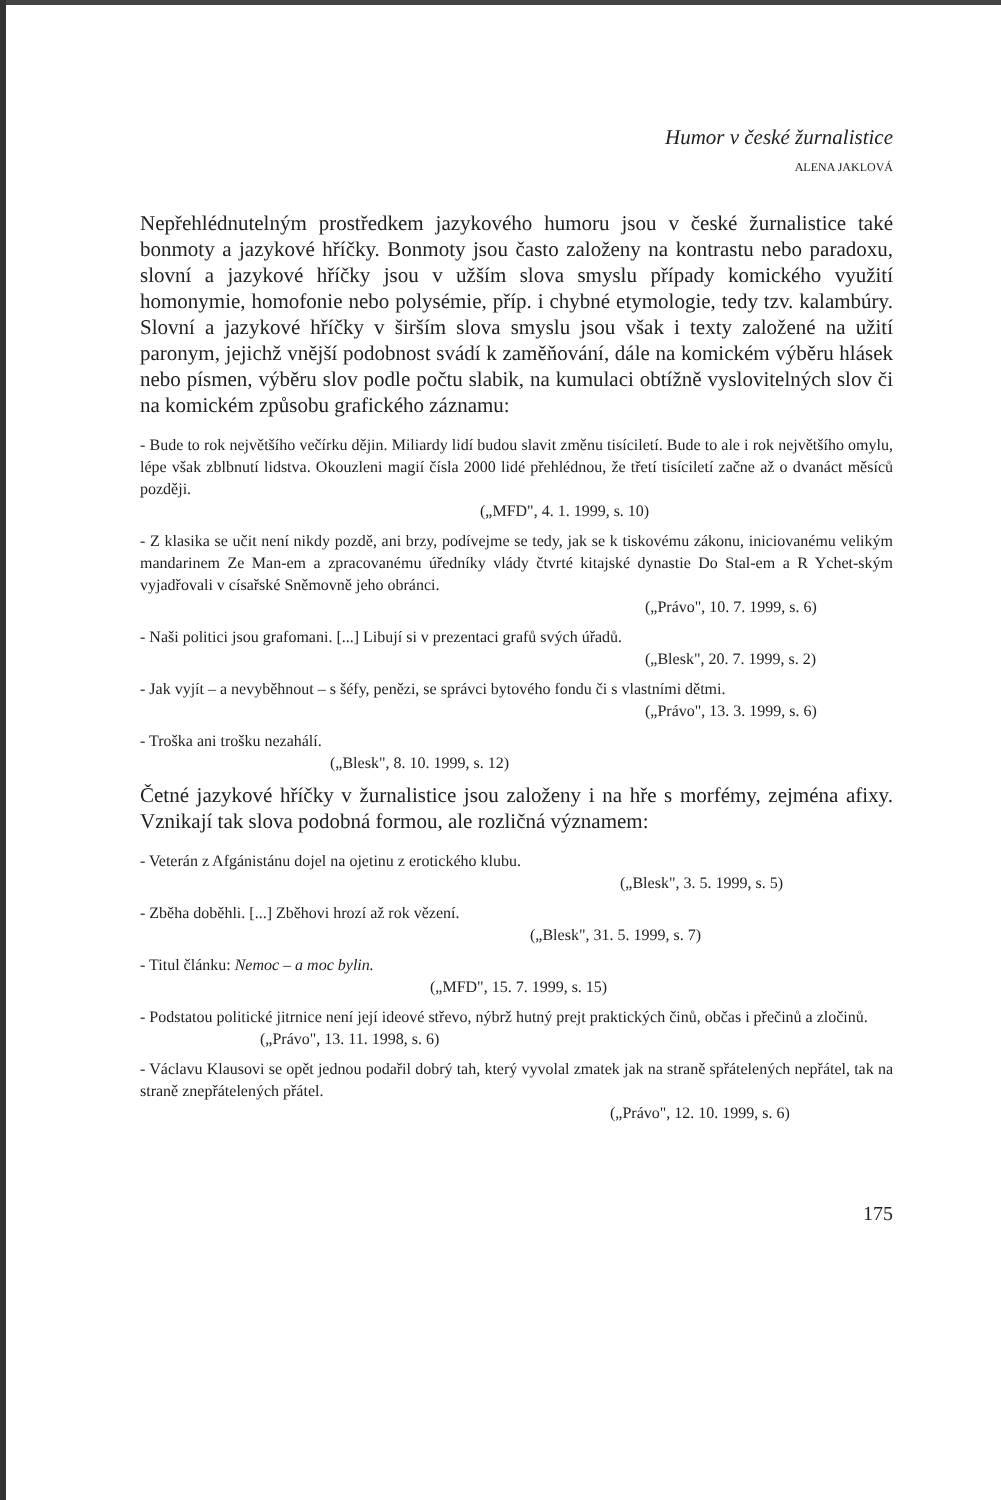Humor v české žurnalistice
ALENA JAKLOVÁ
Nepřehlédnutelným prostředkem jazykového humoru jsou v české žurnalistice také bonmoty a jazykové hříčky. Bonmoty jsou často založeny na kontrastu nebo paradoxu, slovní a jazykové hříčky jsou v užším slova smyslu případy komického využití homonymie, homofonie nebo polysémie, příp. i chybné etymologie, tedy tzv. kalambúry. Slovní a jazykové hříčky v širším slova smyslu jsou však i texty založené na užití paronym, jejichž vnější podobnost svádí k zaměňování, dále na komickém výběru hlásek nebo písmen, výběru slov podle počtu slabik, na kumulaci obtížně vyslovitelných slov či na komickém způsobu grafického záznamu:
- Bude to rok největšího večírku dějin. Miliardy lidí budou slavit změnu tisíciletí. Bude to ale i rok největšího omylu, lépe však zblbnutí lidstva. Okouzleni magií čísla 2000 lidé přehlédnou, že třetí tisíciletí začne až o dvanáct měsíců později.
(„MFD", 4. 1. 1999, s. 10)
- Z klasika se učit není nikdy pozdě, ani brzy, podívejme se tedy, jak se k tiskovému zákonu, iniciovanému velikým mandarinem Ze Man-em a zpracovanému úředníky vlády čtvrté kitajské dynastie Do Stal-em a R Ychet-ským vyjadřovali v císařské Sněmovně jeho obránci.
(„Právo", 10. 7. 1999, s. 6)
- Naši politici jsou grafomani. [...] Libují si v prezentaci grafů svých úřadů.
(„Blesk", 20. 7. 1999, s. 2)
- Jak vyjít – a nevyběhnout – s šéfy, penězi, se správci bytového fondu či s vlastními dětmi.
(„Právo", 13. 3. 1999, s. 6)
- Troška ani trošku nezahálí.
(„Blesk", 8. 10. 1999, s. 12)
Četné jazykové hříčky v žurnalistice jsou založeny i na hře s morfémy, zejména afixy. Vznikají tak slova podobná formou, ale rozličná významem:
- Veterán z Afgánistánu dojel na ojetinu z erotického klubu.
(„Blesk", 3. 5. 1999, s. 5)
- Zběha doběhli. [...] Zběhovi hrozí až rok vězení.
(„Blesk", 31. 5. 1999, s. 7)
- Titul článku: Nemoc – a moc bylin.
(„MFD", 15. 7. 1999, s. 15)
- Podstatou politické jitrnice není její ideové střevo, nýbrž hutný prejt praktických činů, občas i přečinů a zločinů.
(„Právo", 13. 11. 1998, s. 6)
- Václavu Klausovi se opět jednou podařil dobrý tah, který vyvolal zmatek jak na straně spřátelených nepřátel, tak na straně znepřátelených přátel.
(„Právo", 12. 10. 1999, s. 6)
175